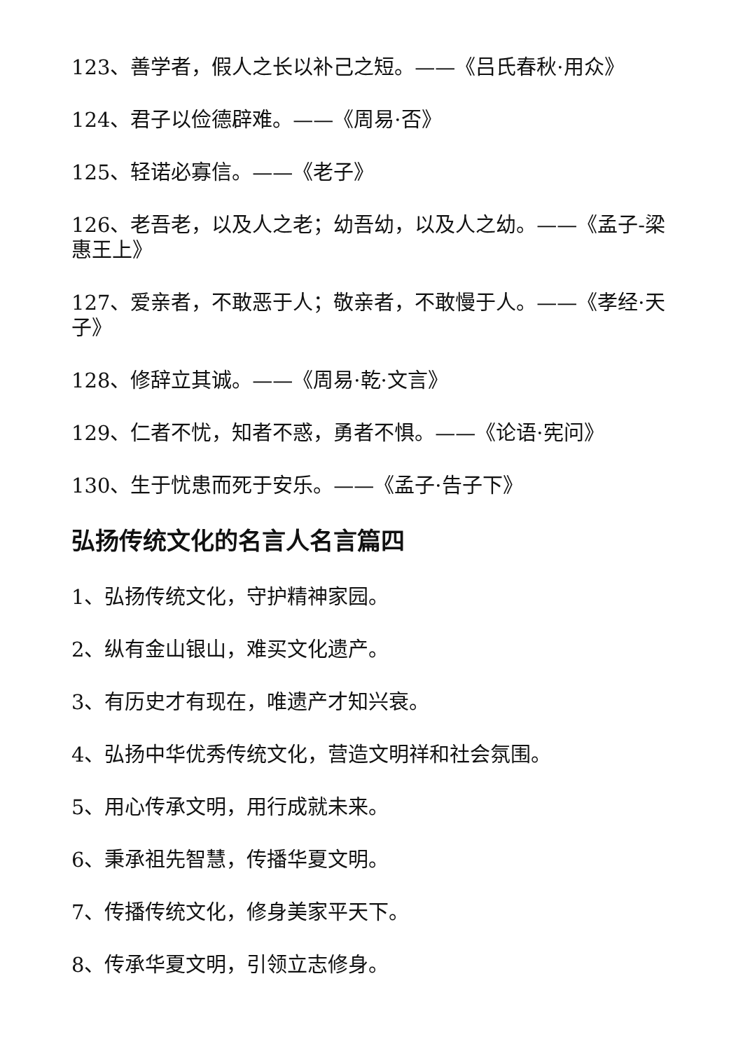123、善学者，假人之长以补己之短。——《吕氏春秋·用众》
124、君子以俭德辟难。——《周易·否》
125、轻诺必寡信。——《老子》
126、老吾老，以及人之老；幼吾幼，以及人之幼。——《孟子-梁惠王上》
127、爱亲者，不敢恶于人；敬亲者，不敢慢于人。——《孝经·天子》
128、修辞立其诚。——《周易·乾·文言》
129、仁者不忧，知者不惑，勇者不惧。——《论语·宪问》
130、生于忧患而死于安乐。——《孟子·告子下》
弘扬传统文化的名言人名言篇四
1、弘扬传统文化，守护精神家园。
2、纵有金山银山，难买文化遗产。
3、有历史才有现在，唯遗产才知兴衰。
4、弘扬中华优秀传统文化，营造文明祥和社会氛围。
5、用心传承文明，用行成就未来。
6、秉承祖先智慧，传播华夏文明。
7、传播传统文化，修身美家平天下。
8、传承华夏文明，引领立志修身。